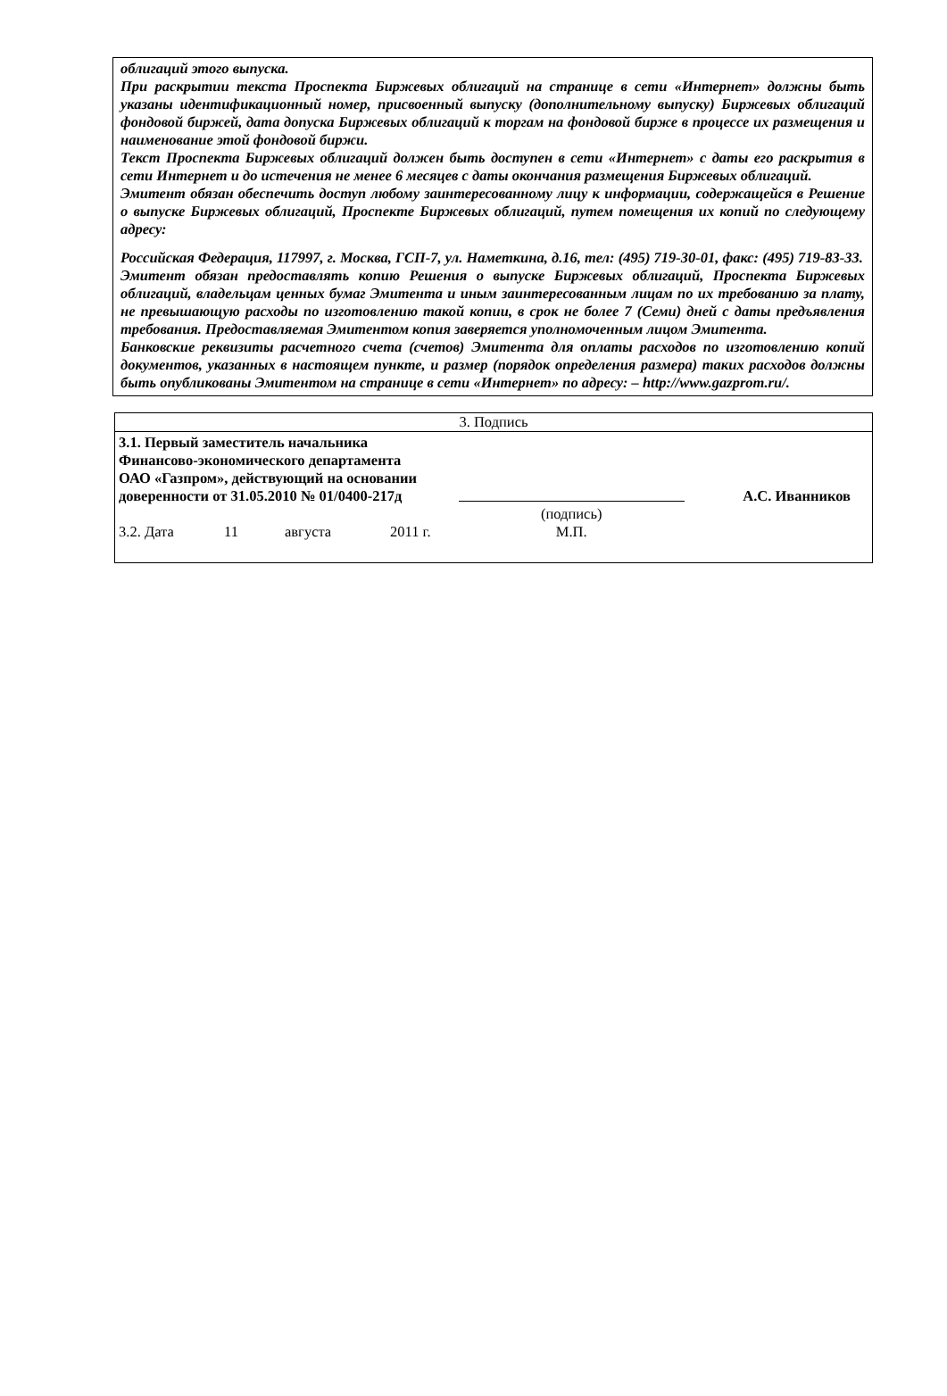облигаций этого выпуска.
При раскрытии текста Проспекта Биржевых облигаций на странице в сети «Интернет» должны быть указаны идентификационный номер, присвоенный выпуску (дополнительному выпуску) Биржевых облигаций фондовой биржей, дата допуска Биржевых облигаций к торгам на фондовой бирже в процессе их размещения и наименование этой фондовой биржи.
Текст Проспекта Биржевых облигаций должен быть доступен в сети «Интернет» с даты его раскрытия в сети Интернет и до истечения не менее 6 месяцев с даты окончания размещения Биржевых облигаций.
Эмитент обязан обеспечить доступ любому заинтересованному лицу к информации, содержащейся в Решение о выпуске Биржевых облигаций, Проспекте Биржевых облигаций, путем помещения их копий по следующему адресу:
Российская Федерация, 117997, г. Москва, ГСП-7, ул. Наметкина, д.16, тел: (495) 719-30-01, факс: (495) 719-83-33.
Эмитент обязан предоставлять копию Решения о выпуске Биржевых облигаций, Проспекта Биржевых облигаций, владельцам ценных бумаг Эмитента и иным заинтересованным лицам по их требованию за плату, не превышающую расходы по изготовлению такой копии, в срок не более 7 (Семи) дней с даты предъявления требования. Предоставляемая Эмитентом копия заверяется уполномоченным лицом Эмитента.
Банковские реквизиты расчетного счета (счетов) Эмитента для оплаты расходов по изготовлению копий документов, указанных в настоящем пункте, и размер (порядок определения размера) таких расходов должны быть опубликованы Эмитентом на странице в сети «Интернет» по адресу: – http://www.gazprom.ru/.
| 3. Подпись | | | | | |
| 3.1. Первый заместитель начальника Финансово-экономического департамента ОАО «Газпром», действующий на основании доверенности от 31.05.2010 № 01/0400-217д | | | | | А.С. Иванников |
| | | | | (подпись) | |
| 3.2. Дата | 11 | августа | 2011 г. | М.П. | |